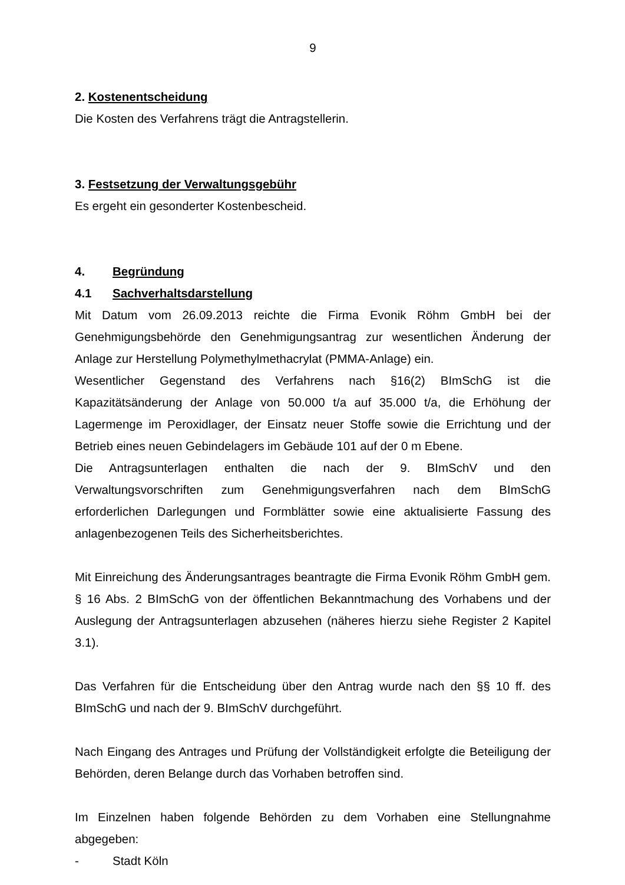9
2. Kostenentscheidung
Die Kosten des Verfahrens trägt die Antragstellerin.
3. Festsetzung der Verwaltungsgebühr
Es ergeht ein gesonderter Kostenbescheid.
4. Begründung
4.1 Sachverhaltsdarstellung
Mit Datum vom 26.09.2013 reichte die Firma Evonik Röhm GmbH bei der Genehmigungsbehörde den Genehmigungsantrag zur wesentlichen Änderung der Anlage zur Herstellung Polymethylmethacrylat (PMMA-Anlage) ein.
Wesentlicher Gegenstand des Verfahrens nach §16(2) BImSchG ist die Kapazitätsänderung der Anlage von 50.000 t/a auf 35.000 t/a, die Erhöhung der Lagermenge im Peroxidlager, der Einsatz neuer Stoffe sowie die Errichtung und der Betrieb eines neuen Gebindelagers im Gebäude 101 auf der 0 m Ebene.
Die Antragsunterlagen enthalten die nach der 9. BImSchV und den Verwaltungsvorschriften zum Genehmigungsverfahren nach dem BImSchG erforderlichen Darlegungen und Formblätter sowie eine aktualisierte Fassung des anlagenbezogenen Teils des Sicherheitsberichtes.
Mit Einreichung des Änderungsantrages beantragte die Firma Evonik Röhm GmbH gem. § 16 Abs. 2 BImSchG von der öffentlichen Bekanntmachung des Vorhabens und der Auslegung der Antragsunterlagen abzusehen (näheres hierzu siehe Register 2 Kapitel 3.1).
Das Verfahren für die Entscheidung über den Antrag wurde nach den §§ 10 ff. des BImSchG und nach der 9. BImSchV durchgeführt.
Nach Eingang des Antrages und Prüfung der Vollständigkeit erfolgte die Beteiligung der Behörden, deren Belange durch das Vorhaben betroffen sind.
Im Einzelnen haben folgende Behörden zu dem Vorhaben eine Stellungnahme abgegeben:
- Stadt Köln